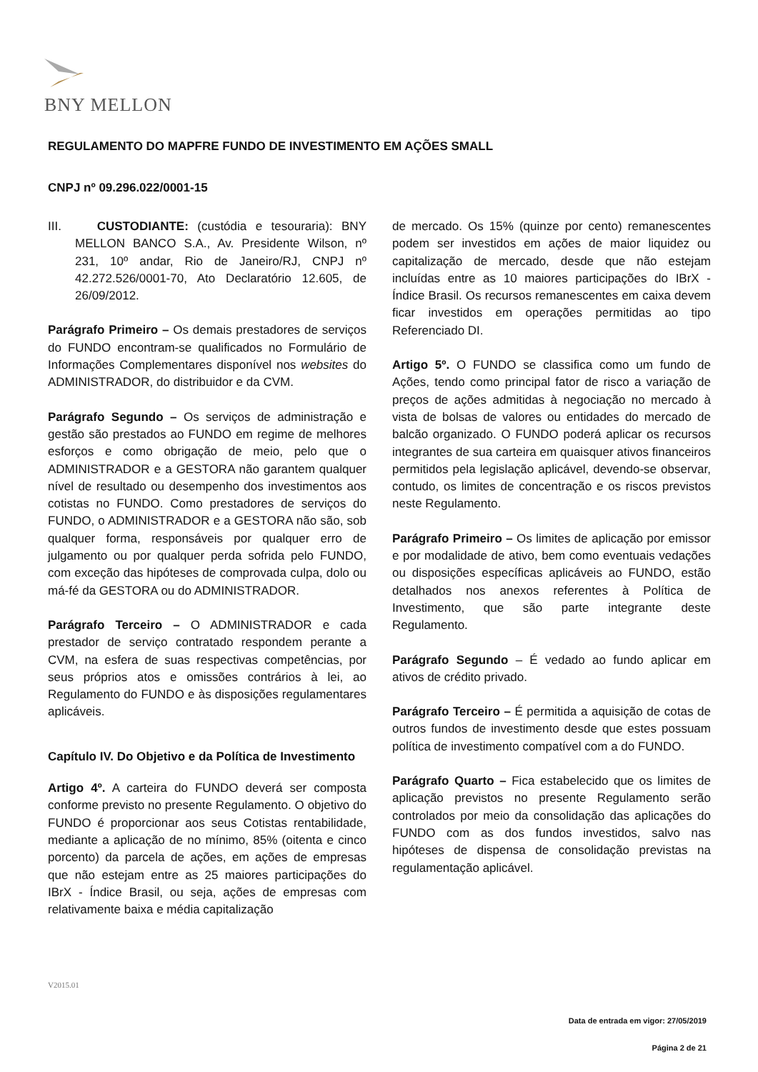BNY MELLON
REGULAMENTO DO MAPFRE FUNDO DE INVESTIMENTO EM AÇÕES SMALL
CNPJ nº 09.296.022/0001-15
III. CUSTODIANTE: (custódia e tesouraria): BNY MELLON BANCO S.A., Av. Presidente Wilson, nº 231, 10º andar, Rio de Janeiro/RJ, CNPJ nº 42.272.526/0001-70, Ato Declaratório 12.605, de 26/09/2012.
Parágrafo Primeiro – Os demais prestadores de serviços do FUNDO encontram-se qualificados no Formulário de Informações Complementares disponível nos websites do ADMINISTRADOR, do distribuidor e da CVM.
Parágrafo Segundo – Os serviços de administração e gestão são prestados ao FUNDO em regime de melhores esforços e como obrigação de meio, pelo que o ADMINISTRADOR e a GESTORA não garantem qualquer nível de resultado ou desempenho dos investimentos aos cotistas no FUNDO. Como prestadores de serviços do FUNDO, o ADMINISTRADOR e a GESTORA não são, sob qualquer forma, responsáveis por qualquer erro de julgamento ou por qualquer perda sofrida pelo FUNDO, com exceção das hipóteses de comprovada culpa, dolo ou má-fé da GESTORA ou do ADMINISTRADOR.
Parágrafo Terceiro – O ADMINISTRADOR e cada prestador de serviço contratado respondem perante a CVM, na esfera de suas respectivas competências, por seus próprios atos e omissões contrários à lei, ao Regulamento do FUNDO e às disposições regulamentares aplicáveis.
Capítulo IV. Do Objetivo e da Política de Investimento
Artigo 4º. A carteira do FUNDO deverá ser composta conforme previsto no presente Regulamento. O objetivo do FUNDO é proporcionar aos seus Cotistas rentabilidade, mediante a aplicação de no mínimo, 85% (oitenta e cinco porcento) da parcela de ações, em ações de empresas que não estejam entre as 25 maiores participações do IBrX - Índice Brasil, ou seja, ações de empresas com relativamente baixa e média capitalização
de mercado. Os 15% (quinze por cento) remanescentes podem ser investidos em ações de maior liquidez ou capitalização de mercado, desde que não estejam incluídas entre as 10 maiores participações do IBrX - Índice Brasil. Os recursos remanescentes em caixa devem ficar investidos em operações permitidas ao tipo Referenciado DI.
Artigo 5º. O FUNDO se classifica como um fundo de Ações, tendo como principal fator de risco a variação de preços de ações admitidas à negociação no mercado à vista de bolsas de valores ou entidades do mercado de balcão organizado. O FUNDO poderá aplicar os recursos integrantes de sua carteira em quaisquer ativos financeiros permitidos pela legislação aplicável, devendo-se observar, contudo, os limites de concentração e os riscos previstos neste Regulamento.
Parágrafo Primeiro – Os limites de aplicação por emissor e por modalidade de ativo, bem como eventuais vedações ou disposições específicas aplicáveis ao FUNDO, estão detalhados nos anexos referentes à Política de Investimento, que são parte integrante deste Regulamento.
Parágrafo Segundo – É vedado ao fundo aplicar em ativos de crédito privado.
Parágrafo Terceiro – É permitida a aquisição de cotas de outros fundos de investimento desde que estes possuam política de investimento compatível com a do FUNDO.
Parágrafo Quarto – Fica estabelecido que os limites de aplicação previstos no presente Regulamento serão controlados por meio da consolidação das aplicações do FUNDO com as dos fundos investidos, salvo nas hipóteses de dispensa de consolidação previstas na regulamentação aplicável.
V2015.01
Data de entrada em vigor: 27/05/2019
Página 2 de 21